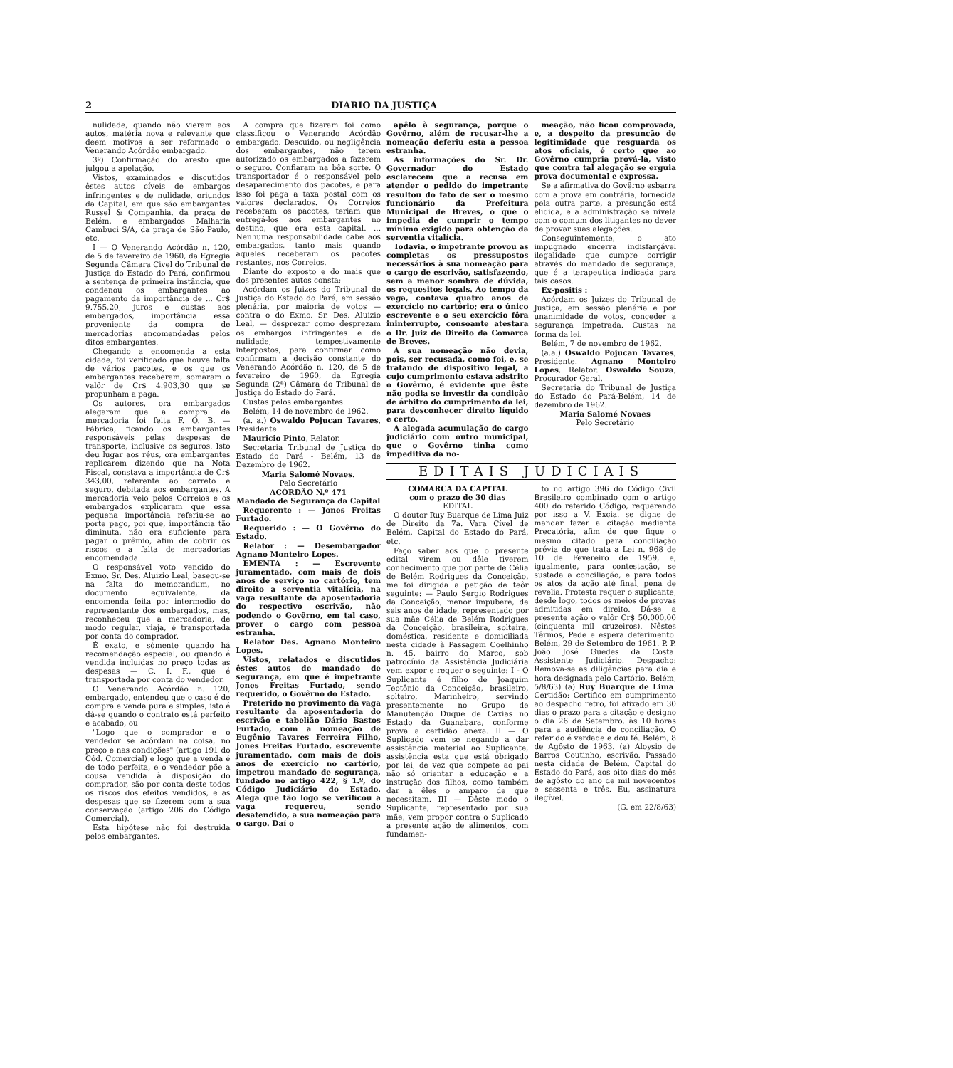2 DIARIO DA JUSTIÇA
nulidade, quando não vieram aos autos, matéria nova e relevante que deem motivos a ser reformado o Venerando Acórdão embargado.
3º) Confirmação do aresto que julgou a apelação.
Vistos, examinados e discutidos êstes autos cíveis de embargos infringentes e de nulidade, oriundos da Capital, em que são embargantes Russel & Companhia, da praça de Belém, e embargados Malharia Cambuci S/A, da praça de São Paulo, etc.
I — O Venerando Acórdão n. 120, de 5 de fevereiro de 1960, da Egregia Segunda Câmara Civel do Tribunal de Justiça do Estado do Pará, confirmou a sentença de primeira instância, que condenou os embargantes ao pagamento da importância de ... Cr$ 9.755,20, juros e custas aos embargados, importância essa proveniente da compra de mercadorias encomendadas pelos ditos embargantes.
Chegando a encomenda a esta cidade, foi verificado que houve falta de vários pacotes, e os que os embargantes receberam, somaram o valôr de Cr$ 4.903,30 que se propunham a paga.
Os autores, ora embargados alegaram que a compra da mercadoria foi feita F. O. B. — Fábrica, ficando os embargantes responsáveis pelas despesas de transporte, inclusive os seguros. Isto deu lugar aos réus, ora embargantes replicarem dizendo que na Nota Fiscal, constava a importância de Cr$ 343,00, referente ao carreto e seguro, debitada aos embargantes. A mercadoria veio pelos Correios e os embargados explicaram que essa pequena importância referiu-se ao porte pago, poi que, importância tão diminuta, não era suficiente para pagar o prêmio, afim de cobrir os riscos e a falta de mercadorias encomendada.
O responsável voto vencido do Exmo. Sr. Des. Aluizio Leal, baseou-se na falta do memorandum, no documento equivalente, da encomenda feita por intermedio do representante dos embargados, mas, reconheceu que a mercadoria, de modo regular, viaja, é transportada por conta do comprador.
É exato, e sòmente quando há recomendação especial, ou quando é vendida incluidas no preço todas as despesas — C. I. F., que é transportada por conta do vendedor.
O Venerando Acórdão n. 120, embargado, entendeu que o caso é de compra e venda pura e simples, isto é dá-se quando o contrato está perfeito e acabado, ou
"Logo que o comprador e o vendedor se acôrdam na coisa, no preço e nas condições" (artigo 191 do Cód. Comercial) e logo que a venda é de todo perfeita, e o vendedor põe a cousa vendida à disposição do comprador, são por conta deste todos os riscos dos efeitos vendidos, e as despesas que se fizerem com a sua conservação (artigo 206 do Código Comercial).
Esta hipótese não foi destruida pelos embargantes.
A compra que fizeram foi como classificou o Venerando Acórdão embargado. Descuido, ou negligência dos embargantes, não terem autorizado os embargados a fazerem o seguro. Confiaram na bôa sorte. O transportador é o responsável pelo desaparecimento dos pacotes, e para isso foi paga a taxa postal com os valores declarados. Os Correios receberam os pacotes, teriam que entregá-los aos embargantes no destino, que era esta capital. ... Nenhuma responsabilidade cabe aos embargados, tanto mais quando aqueles receberam os pacotes restantes, nos Correios.
Diante do exposto e do mais que dos presentes autos consta;
Acórdam os Juizes do Tribunal de Justiça do Estado do Pará, em sessão plenária, por maioria de votos — contra o do Exmo. Sr. Des. Aluizio Leal, — desprezar como desprezam os embargos infringentes e de nulidade, tempestivamente interpostos, para confirmar como confirmam a decisão constante do Venerando Acórdão n. 120, de 5 de fevereiro de 1960, da Egregia Segunda (2ª) Câmara do Tribunal de Justiça do Estado do Pará.
Custas pelos embargantes.
Belém, 14 de novembro de 1962.
(a. a.) Oswaldo Pojucan Tavares, Presidente.
Mauricio Pinto, Relator.
Secretaria Tribunal de Justiça do Estado do Pará - Belém, 13 de Dezembro de 1962.
Maria Salomé Novaes.
Pelo Secretário
ACÓRDÃO N.º 471
Mandado de Segurança da Capital
Requerente : — Jones Freitas Furtado.
Requerido : — O Govêrno do Estado.
Relator : — Desembargador Agnano Monteiro Lopes.
EMENTA : — Escrevente juramentado, com mais de dois anos de serviço no cartório, tem direito a serventia vitalícia, na vaga resultante da aposentadoria do respectivo escrivão, não podendo o Govêrno, em tal caso, prover o cargo com pessoa estranha.
Relator Des. Agnano Monteiro Lopes.
Vistos, relatados e discutidos êstes autos de mandado de segurança, em que é impetrante Jones Freitas Furtado, sendo requerido, o Govêrno do Estado.
Preterido no provimento da vaga resultante da aposentadoria do escrivão e tabelião Dário Bastos Furtado, com a nomeação de Eugênio Tavares Ferreira Filho, Jones Freitas Furtado, escrevente juramentado, com mais de dois anos de exercício no cartório, impetrou mandado de segurança, fundado no artigo 422, § 1.º, do Código Judiciário do Estado. Alega que tão logo se verificou a vaga requereu, sendo desatendido, a sua nomeação para o cargo. Daí o
apêlo à segurança, porque o Govêrno, além de recusar-lhe a nomeação deferiu esta a pessoa estranha.
As informações do Sr. Dr. Governador do Estado esclarecem que a recusa em atender o pedido do impetrante resultou do fato de ser o mesmo funcionário da Prefeitura Municipal de Breves, o que o impedia de cumprir o tempo mínimo exigido para obtenção da serventia vitalícia.
Todavia, o impetrante provou as completas os pressupostos necessários à sua nomeação para o cargo de escrivão, satisfazendo, sem a menor sombra de dúvida, os requesitos legais. Ao tempo da vaga, contava quatro anos de exercício no cartório; era o único escrevente e o seu exercício fôra ininterrupto, consoante atestara o Dr. Juiz de Direito da Comarca de Breves.
A sua nomeação não devia, pois, ser recusada, como foi, e, se tratando de dispositivo legal, a cujo cumprimento estava adstrito o Govêrno, é evidente que êste não podia se investir da condição de árbitro do cumprimento da lei, para desconhecer direito líquido e certo.
A alegada acumulação de cargo judiciário com outro municipal, que o Govêrno tinha como impeditiva da no-
meação, não ficou comprovada, e, a despeito da presunção de legitimidade que resguarda os atos oficiais, é certo que ao Govêrno cumpria prová-la, visto que contra tal alegação se erguia prova documental e expressa.
Se a afirmativa do Govêrno esbarra com a prova em contrária, fornecida pela outra parte, a presunção está elidida, e a administração se nivela com o comum dos litigantes no dever de provar suas alegações.
Conseguintemente, o ato impugnado encerra indisfarçável ilegalidade que cumpre corrigir através do mandado de segurança, que é a terapeutica indicada para tais casos.
Ex-positis :
Acórdam os Juizes do Tribunal de Justiça, em sessão plenária e por unanimidade de votos, conceder a segurança impetrada. Custas na forma da lei.
Belém, 7 de novembro de 1962.
(a.a.) Oswaldo Pojucan Tavares, Presidente. Agnano Monteiro Lopes, Relator. Oswaldo Souza, Procurador Geral.
Secretaria do Tribunal de Justiça do Estado do Pará-Belém, 14 de dezembro de 1962.
Maria Salomé Novaes
Pelo Secretário
EDITAIS JUDICIAIS
COMARCA DA CAPITAL
com o prazo de 30 dias
EDITAL
O doutor Ruy Buarque de Lima Juiz de Direito da 7a. Vara Cível de Belém, Capital do Estado do Pará, etc.
Faço saber aos que o presente edital virem ou dêle tiverem conhecimento que por parte de Célia de Belém Rodrigues da Conceição, me foi dirigida a petição de teôr seguinte: — Paulo Sergio Rodrigues da Conceição, menor impubere, de seis anos de idade, representado por sua mãe Célia de Belém Rodrigues da Conceição, brasileira, solteira, doméstica, residente e domiciliada nesta cidade à Passagem Coelhinho n. 45, bairro do Marco, sob patrocínio da Assistência Judiciária vem expor e requer o seguinte: I - O Suplicante é filho de Joaquim Teotônio da Conceição, brasileiro, solteiro, Marinheiro, servindo presentemente no Grupo de Manutenção Duque de Caxias no Estado da Guanabara, conforme prova a certidão anexa. II — O Suplicado vem se negando a dar assistência material ao Suplicante, assistência esta que está obrigado por lei, de vez que compete ao pai não só orientar a educação e a instrução dos filhos, como também dar a êles o amparo de que necessitam. III — Dêste modo o Suplicante, representado por sua mãe, vem propor contra o Suplicado a presente ação de alimentos, com fundamen-
to no artigo 396 do Código Civil Brasileiro combinado com o artigo 400 do referido Código, requerendo por isso a V. Excia. se digne de mandar fazer a citação mediante Precatória, afim de que fique o mesmo citado para conciliação prévia de que trata a Lei n. 968 de 10 de Fevereiro de 1959, e, igualmente, para contestação, se sustada a conciliação, e para todos os atos da ação até final, pena de revelia. Protesta requer o suplicante, desde logo, todos os meios de provas admitidas em direito. Dá-se a presente ação o valôr Cr$ 50.000,00 (cinquenta mil cruzeiros). Nêstes Têrmos, Pede e espera deferimento. Belém, 29 de Setembro de 1961. P. P. João José Guedes da Costa. Assistente Judiciário. Despacho: Remova-se as diligências para dia e hora designada pelo Cartório. Belém, 5/8/63) (a) Ruy Buarque de Lima. Certidão: Certifico em cumprimento ao despacho retro, foi afixado em 30 dias o prazo para a citação e designo o dia 26 de Setembro, às 10 horas para a audiência de conciliação. O referido é verdade e dou fé. Belém, 8 de Agôsto de 1963. (a) Aloysio de Barros Coutinho, escrivão. Passado nesta cidade de Belém, Capital do Estado do Pará, aos oito dias do mês de agôsto do ano de mil novecentos e sessenta e três. Eu, assinatura ilegível.
(G. em 22/8/63)